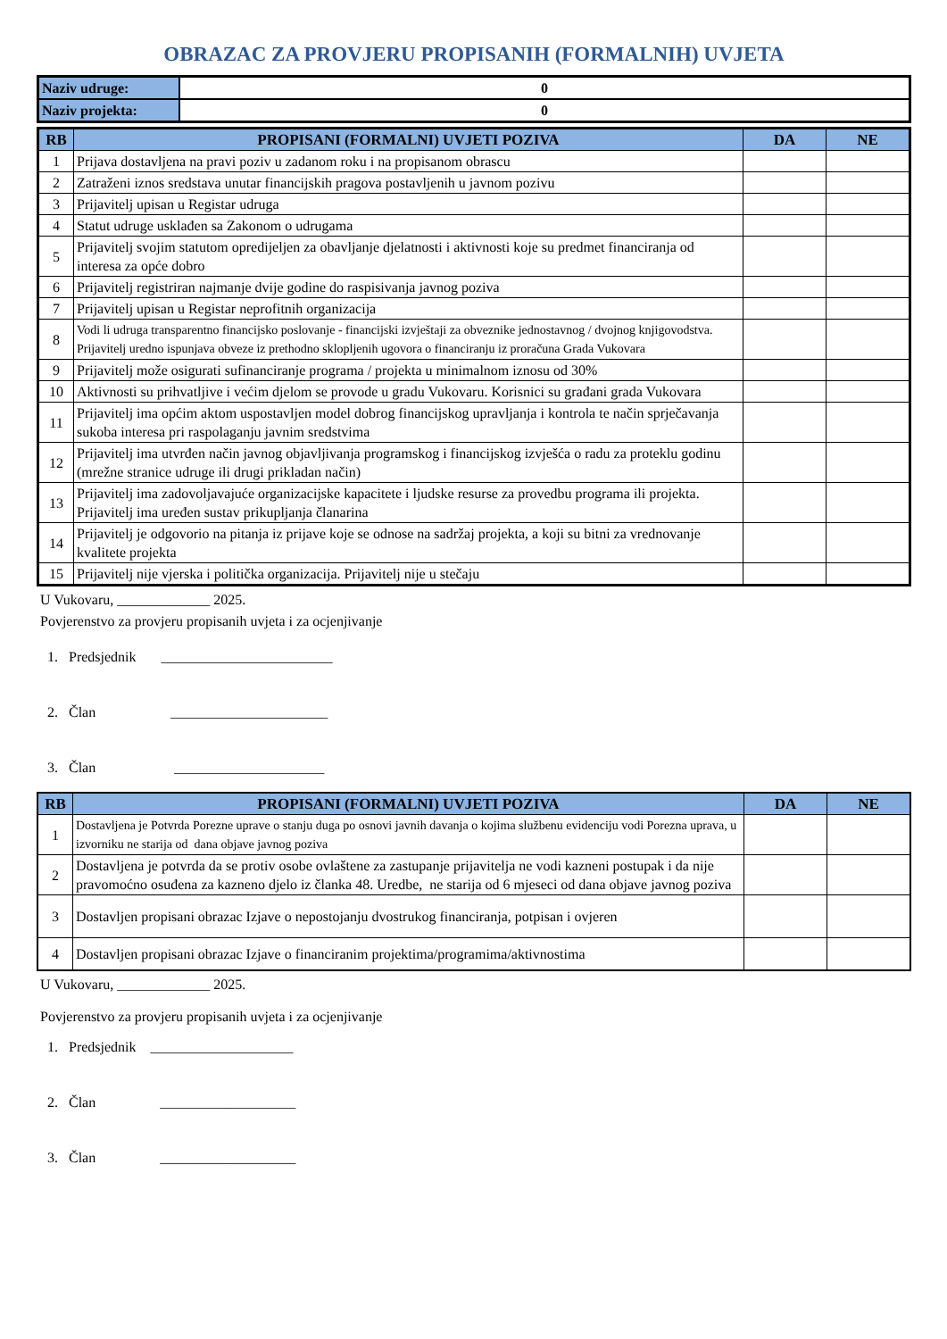OBRAZAC ZA PROVJERU PROPISANIH (FORMALNIH) UVJETA
| Naziv udruge: | 0 |
| Naziv projekta: | 0 |
| RB | PROPISANI (FORMALNI) UVJETI POZIVA | DA | NE |
| --- | --- | --- | --- |
| 1 | Prijava dostavljena na pravi poziv u zadanom roku i na propisanom obrascu | | |
| 2 | Zatraženi iznos sredstava unutar financijskih pragova postavljenih u javnom pozivu | | |
| 3 | Prijavitelj upisan u Registar udruga | | |
| 4 | Statut udruge usklađen sa Zakonom o udrugama | | |
| 5 | Prijavitelj svojim statutom opredijeljen za obavljanje djelatnosti i aktivnosti koje su predmet financiranja od interesa za opće dobro | | |
| 6 | Prijavitelj registriran najmanje dvije godine do raspisivanja javnog poziva | | |
| 7 | Prijavitelj upisan u Registar neprofitnih organizacija | | |
| 8 | Vodi li udruga transparentno financijsko poslovanje - financijski izvještaji za obveznike jednostavnog / dvojnog knjigovodstva. Prijavitelj uredno ispunjava obveze iz prethodno sklopljenih ugovora o financiranju iz proračuna Grada Vukovara | | |
| 9 | Prijavitelj može osigurati sufinanciranje programa / projekta u minimalnom iznosu od 30% | | |
| 10 | Aktivnosti su prihvatljive i većim djelom se provode u gradu Vukovaru. Korisnici su građani grada Vukovara | | |
| 11 | Prijavitelj ima općim aktom uspostavljen model dobrog financijskog upravljanja i kontrola te način sprječavanja sukoba interesa pri raspolaganju javnim sredstvima | | |
| 12 | Prijavitelj ima utvrđen način javnog objavljivanja programskog i financijskog izvješća o radu za proteklu godinu (mrežne stranice udruge ili drugi prikladan način) | | |
| 13 | Prijavitelj ima zadovoljavajuće organizacijske kapacitete i ljudske resurse za provedbu programa ili projekta. Prijavitelj ima uređen sustav prikupljanja članarina | | |
| 14 | Prijavitelj je odgovorio na pitanja iz prijave koje se odnose na sadržaj projekta, a koji su bitni za vrednovanje kvalitete projekta | | |
| 15 | Prijavitelj nije vjerska i politička organizacija. Prijavitelj nije u stečaju | | |
U Vukovaru, _____________ 2025.
Povjerenstvo za provjeru propisanih uvjeta i za ocjenjivanje
1. Predsjednik ________________________
2. Član ______________________
3. Član _____________________
| RB | PROPISANI (FORMALNI) UVJETI POZIVA | DA | NE |
| --- | --- | --- | --- |
| 1 | Dostavljena je Potvrda Porezne uprave o stanju duga po osnovi javnih davanja o kojima službenu evidenciju vodi Porezna uprava, u izvorniku ne starija od dana objave javnog poziva | | |
| 2 | Dostavljena je potvrda da se protiv osobe ovlaštene za zastupanje prijavitelja ne vodi kazneni postupak i da nije pravomoćno osuđena za kazneno djelo iz članka 48. Uredbe, ne starija od 6 mjeseci od dana objave javnog poziva | | |
| 3 | Dostavljen propisani obrazac Izjave o nepostojanju dvostrukog financiranja, potpisan i ovjeren | | |
| 4 | Dostavljen propisani obrazac Izjave o financiranim projektima/programima/aktivnostima | | |
U Vukovaru, _____________ 2025.
Povjerenstvo za provjeru propisanih uvjeta i za ocjenjivanje
1. Predsjednik ____________________
2. Član ___________________
3. Član ___________________